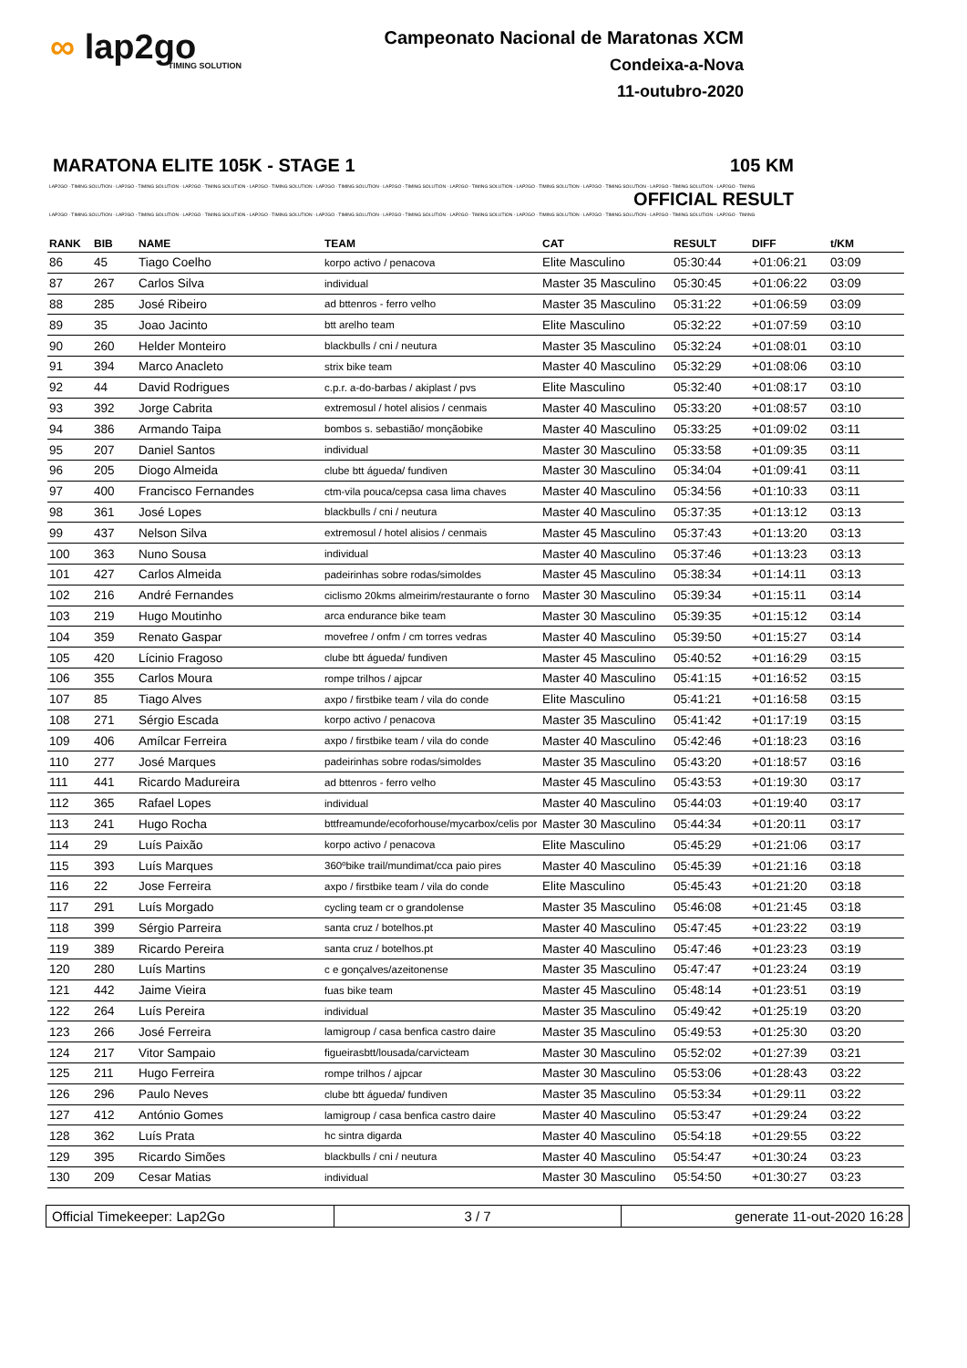∞ lap2go
TIMING SOLUTION
Campeonato Nacional de Maratonas XCM
Condeixa-a-Nova
11-outubro-2020
MARATONA ELITE 105K - STAGE 1 105 KM
LAP2GO - TIMING SOLUTION - LAP2GO - TIMING SOLUTION - LAP2GO - TIMING SOLUTION - LAP2GO - TIMING SOLUTION - LAP2GO - TIMING SOLUTION - LAP2GO - TIMING SOLUTION - LAP2GO - TIMING SOLUTION - LAP2GO - TIMING SOLUTION - LAP2GO - TIMING SOLUTION - LAP2GO - TIMING SOLUTION - LAP2GO - TIMING
OFFICIAL RESULT
LAP2GO - TIMING SOLUTION - LAP2GO - TIMING SOLUTION - LAP2GO - TIMING SOLUTION - LAP2GO - TIMING SOLUTION - LAP2GO - TIMING SOLUTION - LAP2GO - TIMING SOLUTION - LAP2GO - TIMING SOLUTION - LAP2GO - TIMING SOLUTION - LAP2GO - TIMING SOLUTION - LAP2GO - TIMING SOLUTION - LAP2GO - TIMING
| RANK | BIB | NAME | TEAM | CAT | RESULT | DIFF | t/KM |
| --- | --- | --- | --- | --- | --- | --- | --- |
| 86 | 45 | Tiago Coelho | korpo activo / penacova | Elite Masculino | 05:30:44 | +01:06:21 | 03:09 |
| 87 | 267 | Carlos Silva | individual | Master 35 Masculino | 05:30:45 | +01:06:22 | 03:09 |
| 88 | 285 | José Ribeiro | ad bttenros - ferro velho | Master 35 Masculino | 05:31:22 | +01:06:59 | 03:09 |
| 89 | 35 | Joao Jacinto | btt arelho team | Elite Masculino | 05:32:22 | +01:07:59 | 03:10 |
| 90 | 260 | Helder Monteiro | blackbulls / cni / neutura | Master 35 Masculino | 05:32:24 | +01:08:01 | 03:10 |
| 91 | 394 | Marco Anacleto | strix bike team | Master 40 Masculino | 05:32:29 | +01:08:06 | 03:10 |
| 92 | 44 | David Rodrigues | c.p.r. a-do-barbas / akiplast / pvs | Elite Masculino | 05:32:40 | +01:08:17 | 03:10 |
| 93 | 392 | Jorge Cabrita | extremosul / hotel alisios / cenmais | Master 40 Masculino | 05:33:20 | +01:08:57 | 03:10 |
| 94 | 386 | Armando Taipa | bombos s. sebastião/ monçãobike | Master 40 Masculino | 05:33:25 | +01:09:02 | 03:11 |
| 95 | 207 | Daniel Santos | individual | Master 30 Masculino | 05:33:58 | +01:09:35 | 03:11 |
| 96 | 205 | Diogo Almeida | clube btt águeda/ fundiven | Master 30 Masculino | 05:34:04 | +01:09:41 | 03:11 |
| 97 | 400 | Francisco Fernandes | ctm-vila pouca/cepsa casa lima chaves | Master 40 Masculino | 05:34:56 | +01:10:33 | 03:11 |
| 98 | 361 | José Lopes | blackbulls / cni / neutura | Master 40 Masculino | 05:37:35 | +01:13:12 | 03:13 |
| 99 | 437 | Nelson Silva | extremosul / hotel alisios / cenmais | Master 45 Masculino | 05:37:43 | +01:13:20 | 03:13 |
| 100 | 363 | Nuno Sousa | individual | Master 40 Masculino | 05:37:46 | +01:13:23 | 03:13 |
| 101 | 427 | Carlos Almeida | padeirinhas sobre rodas/simoldes | Master 45 Masculino | 05:38:34 | +01:14:11 | 03:13 |
| 102 | 216 | André Fernandes | ciclismo 20kms almeirim/restaurante o forno | Master 30 Masculino | 05:39:34 | +01:15:11 | 03:14 |
| 103 | 219 | Hugo Moutinho | arca endurance bike team | Master 30 Masculino | 05:39:35 | +01:15:12 | 03:14 |
| 104 | 359 | Renato Gaspar | movefree / onfm / cm torres vedras | Master 40 Masculino | 05:39:50 | +01:15:27 | 03:14 |
| 105 | 420 | Lícinio Fragoso | clube btt águeda/ fundiven | Master 45 Masculino | 05:40:52 | +01:16:29 | 03:15 |
| 106 | 355 | Carlos Moura | rompe trilhos / ajpcar | Master 40 Masculino | 05:41:15 | +01:16:52 | 03:15 |
| 107 | 85 | Tiago Alves | axpo / firstbike team / vila do conde | Elite Masculino | 05:41:21 | +01:16:58 | 03:15 |
| 108 | 271 | Sérgio Escada | korpo activo / penacova | Master 35 Masculino | 05:41:42 | +01:17:19 | 03:15 |
| 109 | 406 | Amílcar Ferreira | axpo / firstbike team / vila do conde | Master 40 Masculino | 05:42:46 | +01:18:23 | 03:16 |
| 110 | 277 | José Marques | padeirinhas sobre rodas/simoldes | Master 35 Masculino | 05:43:20 | +01:18:57 | 03:16 |
| 111 | 441 | Ricardo Madureira | ad bttenros - ferro velho | Master 45 Masculino | 05:43:53 | +01:19:30 | 03:17 |
| 112 | 365 | Rafael Lopes | individual | Master 40 Masculino | 05:44:03 | +01:19:40 | 03:17 |
| 113 | 241 | Hugo Rocha | bttfreamunde/ecoforhouse/mycarbox/celis por | Master 30 Masculino | 05:44:34 | +01:20:11 | 03:17 |
| 114 | 29 | Luís Paixão | korpo activo / penacova | Elite Masculino | 05:45:29 | +01:21:06 | 03:17 |
| 115 | 393 | Luís Marques | 360ºbike trail/mundimat/cca paio pires | Master 40 Masculino | 05:45:39 | +01:21:16 | 03:18 |
| 116 | 22 | Jose Ferreira | axpo / firstbike team / vila do conde | Elite Masculino | 05:45:43 | +01:21:20 | 03:18 |
| 117 | 291 | Luís Morgado | cycling team cr o grandolense | Master 35 Masculino | 05:46:08 | +01:21:45 | 03:18 |
| 118 | 399 | Sérgio Parreira | santa cruz / botelhos.pt | Master 40 Masculino | 05:47:45 | +01:23:22 | 03:19 |
| 119 | 389 | Ricardo Pereira | santa cruz / botelhos.pt | Master 40 Masculino | 05:47:46 | +01:23:23 | 03:19 |
| 120 | 280 | Luís Martins | c e gonçalves/azeitonense | Master 35 Masculino | 05:47:47 | +01:23:24 | 03:19 |
| 121 | 442 | Jaime Vieira | fuas bike team | Master 45 Masculino | 05:48:14 | +01:23:51 | 03:19 |
| 122 | 264 | Luís Pereira | individual | Master 35 Masculino | 05:49:42 | +01:25:19 | 03:20 |
| 123 | 266 | José Ferreira | lamigroup / casa benfica castro daire | Master 35 Masculino | 05:49:53 | +01:25:30 | 03:20 |
| 124 | 217 | Vitor Sampaio | figueirasbtt/lousada/carvicteam | Master 30 Masculino | 05:52:02 | +01:27:39 | 03:21 |
| 125 | 211 | Hugo Ferreira | rompe trilhos / ajpcar | Master 30 Masculino | 05:53:06 | +01:28:43 | 03:22 |
| 126 | 296 | Paulo Neves | clube btt águeda/ fundiven | Master 35 Masculino | 05:53:34 | +01:29:11 | 03:22 |
| 127 | 412 | António Gomes | lamigroup / casa benfica castro daire | Master 40 Masculino | 05:53:47 | +01:29:24 | 03:22 |
| 128 | 362 | Luís Prata | hc sintra digarda | Master 40 Masculino | 05:54:18 | +01:29:55 | 03:22 |
| 129 | 395 | Ricardo Simões | blackbulls / cni / neutura | Master 40 Masculino | 05:54:47 | +01:30:24 | 03:23 |
| 130 | 209 | Cesar Matias | individual | Master 30 Masculino | 05:54:50 | +01:30:27 | 03:23 |
Official Timekeeper: Lap2Go 3 / 7 generate 11-out-2020 16:28